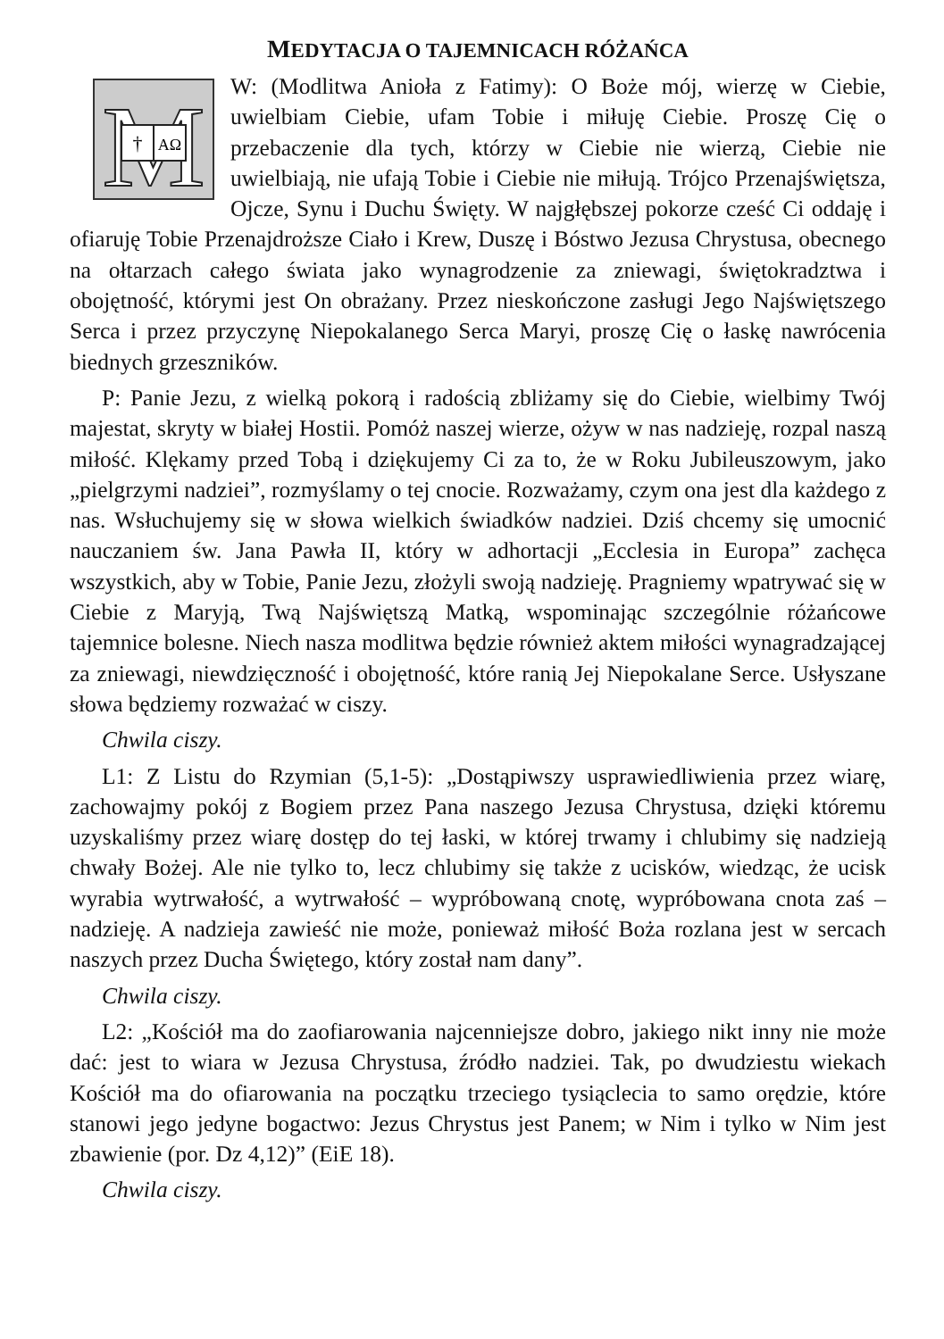MEDYTACJA O TAJEMNICACH RÓŻAŃCA
M
†
AΩ
W: (Modlitwa Anioła z Fatimy): O Boże mój, wierzę w Ciebie, uwielbiam Ciebie, ufam Tobie i miłuję Ciebie. Proszę Cię o przebaczenie dla tych, którzy w Ciebie nie wierzą, Ciebie nie uwielbiają, nie ufają Tobie i Ciebie nie miłują. Trójco Przenajświętsza, Ojcze, Synu i Duchu Święty. W najgłębszej pokorze cześć Ci oddaję i ofiaruję Tobie Przenajdroższe Ciało i Krew, Duszę i Bóstwo Jezusa Chrystusa, obecnego na ołtarzach całego świata jako wynagrodzenie za zniewagi, świętokradztwa i obojętność, którymi jest On obrażany. Przez nieskończone zasługi Jego Najświętszego Serca i przez przyczynę Niepokalanego Serca Maryi, proszę Cię o łaskę nawrócenia biednych grzeszników.
P: Panie Jezu, z wielką pokorą i radością zbliżamy się do Ciebie, wielbimy Twój majestat, skryty w białej Hostii. Pomóż naszej wierze, ożyw w nas nadzieję, rozpal naszą miłość. Klękamy przed Tobą i dziękujemy Ci za to, że w Roku Jubileuszowym, jako „pielgrzymi nadziei”, rozmyślamy o tej cnocie. Rozważamy, czym ona jest dla każdego z nas. Wsłuchujemy się w słowa wielkich świadków nadziei. Dziś chcemy się umocnić nauczaniem św. Jana Pawła II, który w adhortacji „Ecclesia in Europa” zachęca wszystkich, aby w Tobie, Panie Jezu, złożyli swoją nadzieję. Pragniemy wpatrywać się w Ciebie z Maryją, Twą Najświętszą Matką, wspominając szczególnie różańcowe tajemnice bolesne. Niech nasza modlitwa będzie również aktem miłości wynagradzającej za zniewagi, niewdzięczność i obojętność, które ranią Jej Niepokalane Serce. Usłyszane słowa będziemy rozważać w ciszy.
Chwila ciszy.
L1: Z Listu do Rzymian (5,1-5): „Dostąpiwszy usprawiedliwienia przez wiarę, zachowajmy pokój z Bogiem przez Pana naszego Jezusa Chrystusa, dzięki któremu uzyskaliśmy przez wiarę dostęp do tej łaski, w której trwamy i chlubimy się nadzieją chwały Bożej. Ale nie tylko to, lecz chlubimy się także z ucisków, wiedząc, że ucisk wyrabia wytrwałość, a wytrwałość – wypróbowaną cnotę, wypróbowana cnota zaś – nadzieję. A nadzieja zawieść nie może, ponieważ miłość Boża rozlana jest w sercach naszych przez Ducha Świętego, który został nam dany”.
Chwila ciszy.
L2: „Kościół ma do zaofiarowania najcenniejsze dobro, jakiego nikt inny nie może dać: jest to wiara w Jezusa Chrystusa, źródło nadziei. Tak, po dwudziestu wiekach Kościół ma do ofiarowania na początku trzeciego tysiąclecia to samo orędzie, które stanowi jego jedyne bogactwo: Jezus Chrystus jest Panem; w Nim i tylko w Nim jest zbawienie (por. Dz 4,12)” (EiE 18).
Chwila ciszy.